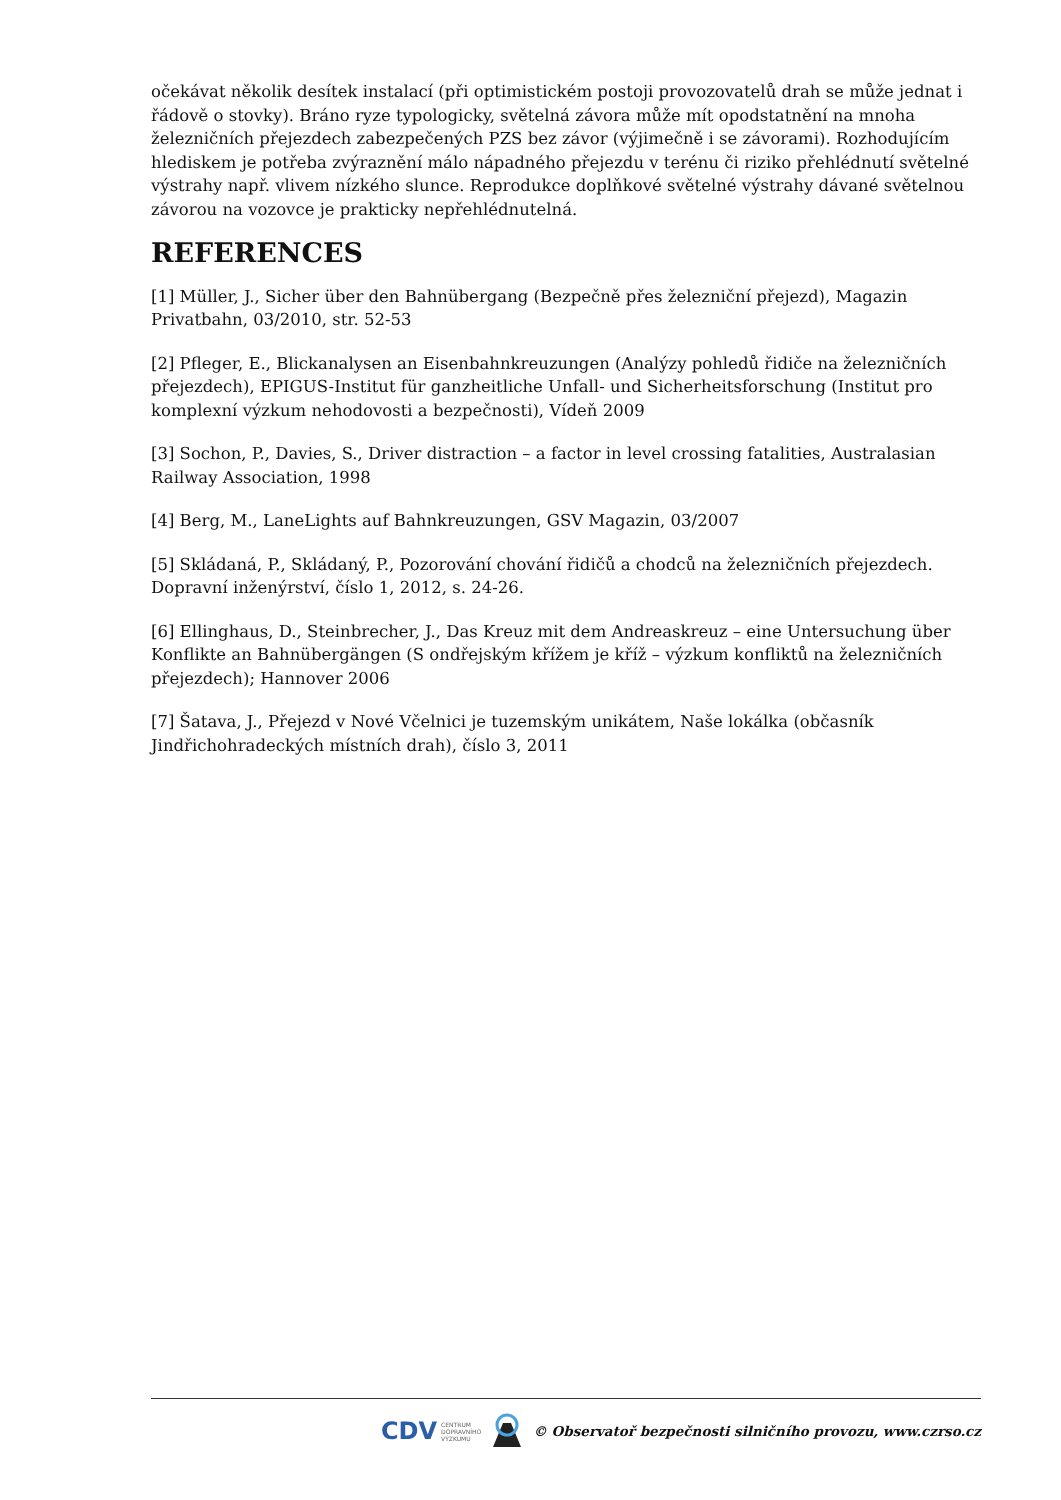očekávat několik desítek instalací (při optimistickém postoji provozovatelů drah se může jednat i řádově o stovky). Bráno ryze typologicky, světelná závora může mít opodstatnění na mnoha železničních přejezdech zabezpečených PZS bez závor (výjimečně i se závorami). Rozhodujícím hlediskem je potřeba zvýraznění málo nápadného přejezdu v terénu či riziko přehlédnutí světelné výstrahy např. vlivem nízkého slunce. Reprodukce doplňkové světelné výstrahy dávané světelnou závorou na vozovce je prakticky nepřehlédnutelná.
REFERENCES
[1] Müller, J., Sicher über den Bahnübergang (Bezpečně přes železniční přejezd), Magazin Privatbahn, 03/2010, str. 52-53
[2] Pfleger, E., Blickanalysen an Eisenbahnkreuzungen (Analýzy pohledů řidiče na železničních přejezdech), EPIGUS-Institut für ganzheitliche Unfall- und Sicherheitsforschung (Institut pro komplexní výzkum nehodovosti a bezpečnosti), Vídeň 2009
[3] Sochon, P., Davies, S., Driver distraction – a factor in level crossing fatalities, Australasian Railway Association, 1998
[4] Berg, M., LaneLights auf Bahnkreuzungen, GSV Magazin, 03/2007
[5] Skládaná, P., Skládaný, P., Pozorování chování řidičů a chodců na železničních přejezdech. Dopravní inženýrství, číslo 1, 2012, s. 24-26.
[6] Ellinghaus, D., Steinbrecher, J., Das Kreuz mit dem Andreaskreuz – eine Untersuchung über Konflikte an Bahnübergängen (S ondřejským křížem je kříž – výzkum konfliktů na železničních přejezdech); Hannover 2006
[7] Šatava, J., Přejezd v Nové Včelnici je tuzemským unikátem, Naše lokálka (občasník Jindřichohradeckých místních drah), číslo 3, 2011
CDV CENTRUM
DOPRAVNÍHO
VÝZKUMU
© Observatoř bezpečnosti silničního provozu, www.czrso.cz